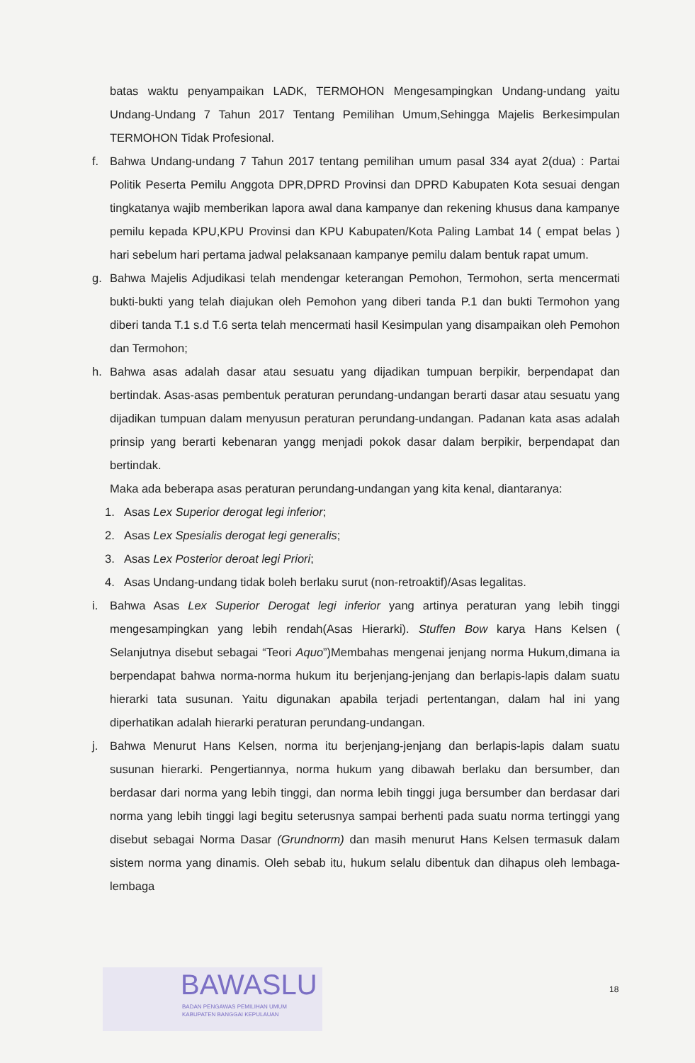batas waktu penyampaikan LADK, TERMOHON Mengesampingkan Undang-undang yaitu Undang-Undang 7 Tahun 2017 Tentang Pemilihan Umum,Sehingga Majelis Berkesimpulan TERMOHON Tidak Profesional.
f. Bahwa Undang-undang 7 Tahun 2017 tentang pemilihan umum pasal 334 ayat 2(dua) : Partai Politik Peserta Pemilu Anggota DPR,DPRD Provinsi dan DPRD Kabupaten Kota sesuai dengan tingkatanya wajib memberikan lapora awal dana kampanye dan rekening khusus dana kampanye pemilu kepada KPU,KPU Provinsi dan KPU Kabupaten/Kota Paling Lambat 14 ( empat belas ) hari sebelum hari pertama jadwal pelaksanaan kampanye pemilu dalam bentuk rapat umum.
g. Bahwa Majelis Adjudikasi telah mendengar keterangan Pemohon, Termohon, serta mencermati bukti-bukti yang telah diajukan oleh Pemohon yang diberi tanda P.1 dan bukti Termohon yang diberi tanda T.1 s.d T.6 serta telah mencermati hasil Kesimpulan yang disampaikan oleh Pemohon dan Termohon;
h. Bahwa asas adalah dasar atau sesuatu yang dijadikan tumpuan berpikir, berpendapat dan bertindak. Asas-asas pembentuk peraturan perundang-undangan berarti dasar atau sesuatu yang dijadikan tumpuan dalam menyusun peraturan perundang-undangan. Padanan kata asas adalah prinsip yang berarti kebenaran yangg menjadi pokok dasar dalam berpikir, berpendapat dan bertindak.
Maka ada beberapa asas peraturan perundang-undangan yang kita kenal, diantaranya:
1. Asas Lex Superior derogat legi inferior;
2. Asas Lex Spesialis derogat legi generalis;
3. Asas Lex Posterior deroat legi Priori;
4. Asas Undang-undang tidak boleh berlaku surut (non-retroaktif)/Asas legalitas.
i. Bahwa Asas Lex Superior Derogat legi inferior yang artinya peraturan yang lebih tinggi mengesampingkan yang lebih rendah(Asas Hierarki). Stuffen Bow karya Hans Kelsen ( Selanjutnya disebut sebagai “Teori Aquo”)Membahas mengenai jenjang norma Hukum,dimana ia berpendapat bahwa norma-norma hukum itu berjenjang-jenjang dan berlapis-lapis dalam suatu hierarki tata susunan. Yaitu digunakan apabila terjadi pertentangan, dalam hal ini yang diperhatikan adalah hierarki peraturan perundang-undangan.
j. Bahwa Menurut Hans Kelsen, norma itu berjenjang-jenjang dan berlapis-lapis dalam suatu susunan hierarki. Pengertiannya, norma hukum yang dibawah berlaku dan bersumber, dan berdasar dari norma yang lebih tinggi, dan norma lebih tinggi juga bersumber dan berdasar dari norma yang lebih tinggi lagi begitu seterusnya sampai berhenti pada suatu norma tertinggi yang disebut sebagai Norma Dasar (Grundnorm) dan masih menurut Hans Kelsen termasuk dalam sistem norma yang dinamis. Oleh sebab itu, hukum selalu dibentuk dan dihapus oleh lembaga-lembaga
BAWASLU
BADAN PENGAWAS PEMILIHAN UMUM
KABUPATEN BANGGAI KEPULAUAN
18